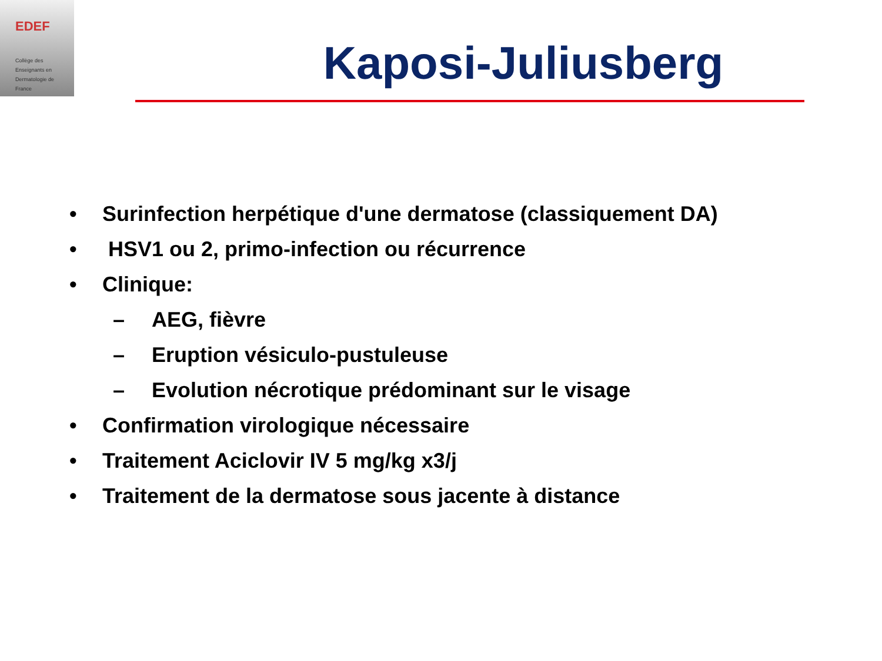EDEF
Collège des
Enseignants en
Dermatologie de
France
Kaposi-Juliusberg
• Surinfection herpétique d'une dermatose (classiquement DA)
• HSV1 ou 2, primo-infection ou récurrence
• Clinique:
– AEG, fièvre
– Eruption vésiculo-pustuleuse
– Evolution nécrotique prédominant sur le visage
• Confirmation virologique nécessaire
• Traitement Aciclovir IV 5 mg/kg x3/j
• Traitement de la dermatose sous jacente à distance